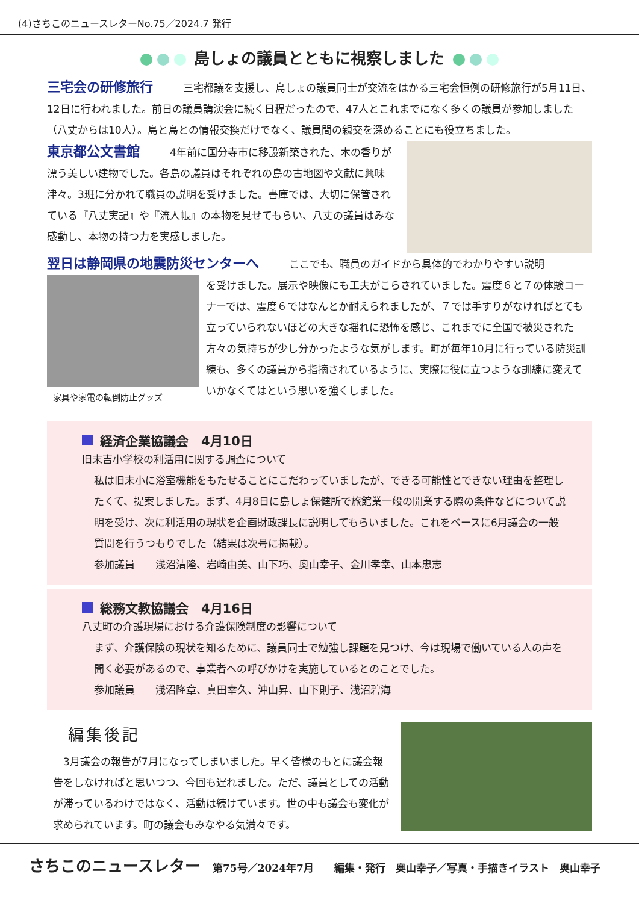(4)さちこのニュースレターNo.75／2024.7 発行
島しょの議員とともに視察しました
三宅会の研修旅行 三宅都議を支援し、島しょの議員同士が交流をはかる三宅会恒例の研修旅行が5月11日、12日に行われました。前日の議員講演会に続く日程だったので、47人とこれまでになく多くの議員が参加しました（八丈からは10人）。島と島との情報交換だけでなく、議員間の親交を深めることにも役立ちました。
東京都公文書館 4年前に国分寺市に移設新築された、木の香りが漂う美しい建物でした。各島の議員はそれぞれの島の古地図や文献に興味津々。3班に分かれて職員の説明を受けました。書庫では、大切に保管されている『八丈実記』や『流人帳』の本物を見せてもらい、八丈の議員はみな感動し、本物の持つ力を実感しました。
翌日は静岡県の地震防災センターへ ここでも、職員のガイドから具体的でわかりやすい説明
家具や家電の転倒防止グッズ
を受けました。展示や映像にも工夫がこらされていました。震度６と７の体験コーナーでは、震度６ではなんとか耐えられましたが、７では手すりがなければとても立っていられないほどの大きな揺れに恐怖を感じ、これまでに全国で被災された方々の気持ちが少し分かったような気がします。町が毎年10月に行っている防災訓練も、多くの議員から指摘されているように、実際に役に立つような訓練に変えていかなくてはという思いを強くしました。
経済企業協議会　4月10日
旧末吉小学校の利活用に関する調査について
私は旧末小に浴室機能をもたせることにこだわっていましたが、できる可能性とできない理由を整理したくて、提案しました。まず、4月8日に島しょ保健所で旅館業一般の開業する際の条件などについて説明を受け、次に利活用の現状を企画財政課長に説明してもらいました。これをベースに6月議会の一般質問を行うつもりでした（結果は次号に掲載）。
参加議員　　浅沼清隆、岩崎由美、山下巧、奥山幸子、金川孝幸、山本忠志
総務文教協議会　4月16日
八丈町の介護現場における介護保険制度の影響について
まず、介護保険の現状を知るために、議員同士で勉強し課題を見つけ、今は現場で働いている人の声を聞く必要があるので、事業者への呼びかけを実施しているとのことでした。
参加議員　　浅沼隆章、真田幸久、沖山昇、山下則子、浅沼碧海
編集後記
　3月議会の報告が7月になってしまいました。早く皆様のもとに議会報告をしなければと思いつつ、今回も遅れました。ただ、議員としての活動が滞っているわけではなく、活動は続けています。世の中も議会も変化が求められています。町の議会もみなやる気満々です。
さちこのニュースレター 第75号／2024年7月　　編集・発行　奥山幸子／写真・手描きイラスト　奥山幸子